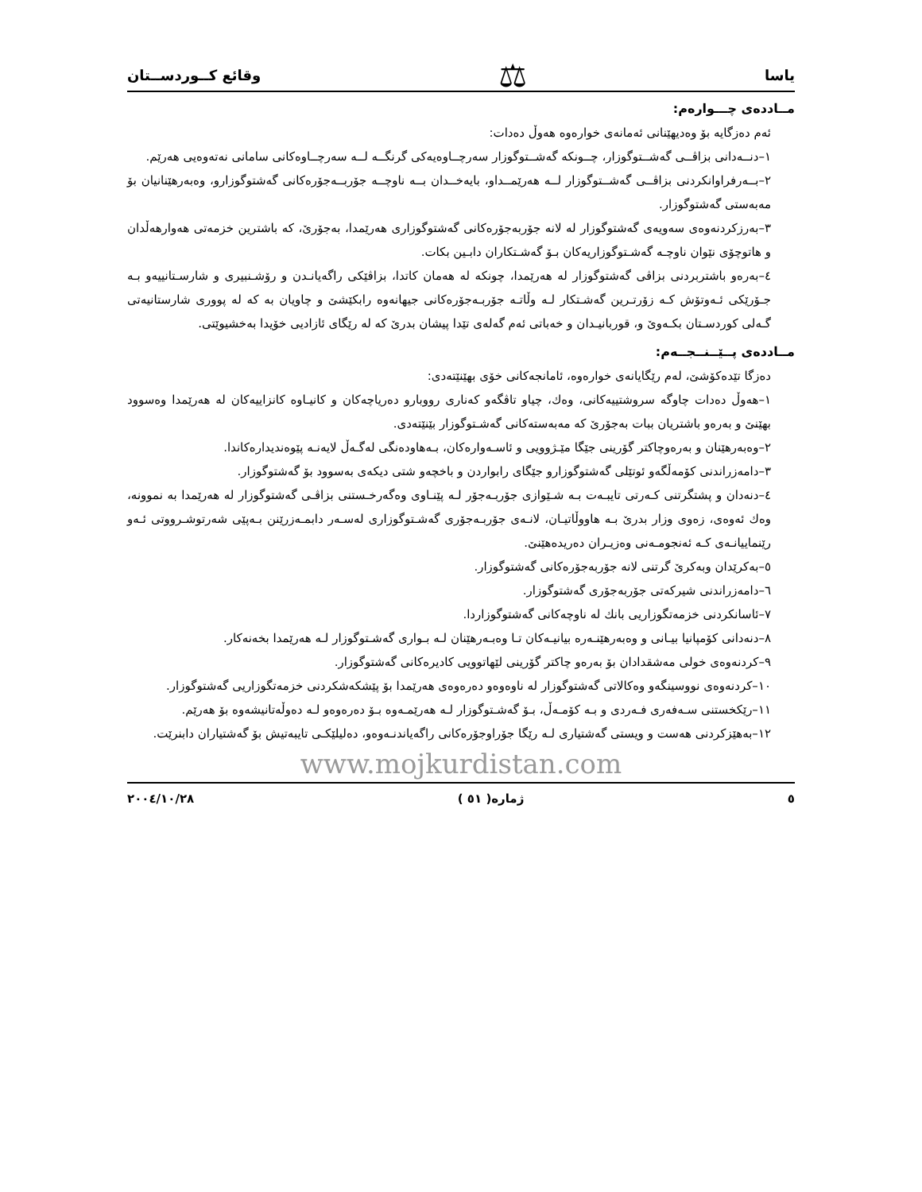یاسا ⚖ وقائع كــوردســتان
مــاددەی چـــوارەم:
ئەم دەزگایە بۆ وەدیهێنانی ئەمانەی خوارەوە هەوڵ دەدات:
١–دنــەدانی بزاڤــی گەشــتوگوزار، چــونكە گەشــتوگوزار سەرچــاوەیەكی گرنگــە لــە سەرچــاوەكانی سامانی نەتەوەیی هەرێم.
٢–بــەرفراوانكردنی بزاڤــی گەشــتوگوزار لــە هەرێمــداو، بایەخــدان بــە ناوچــە جۆربــەجۆرەكانی گەشتوگوزارو، وەبەرهێنانیان بۆ مەبەستی گەشتوگوزار.
٣–بەرزكردنەوەی سەویەی گەشتوگوزار لە لانە جۆربەجۆرەكانی گەشتوگوزاری هەرێمدا، بەجۆرێ، كە باشترین خزمەتی هەوارهەڵدان و هاتوچۆی نێوان ناوچـە گەشـتوگوزاریەكان بـۆ گەشـتكاران دابـین بكات.
٤–بەرەو باشتربردنی بزاڤی گەشتوگوزار لە هەرێمدا، چونكە لە هەمان كاتدا، بزاڤێكی راگەیانـدن و رۆشـنبیری و شارسـتانییەو بـە جـۆرێكی ئـەوتۆش كـە زۆرتـرین گەشـتكار لـە وڵاتـە جۆربـەجۆرەكانی جیهانەوە رابكێشێ و چاویان بە كە لە پووری شارستانیەتی گـەلی كوردسـتان بكـەوێ و، قوربانیـدان و خەباتی ئەم گەلەی تێدا پیشان بدرێ كە لە رێگای ئازادیی خۆیدا بەخشیوێتی.
مــاددەی پــێــنــجــەم:
دەزگا تێدەكۆشێ، لەم رێگایانەی خوارەوە، ئامانجەكانی خۆی بهێنێتەدی:
١–هەوڵ دەدات چاوگە سروشتییەكانی، وەك، چیاو تاڤگەو كەناری رووبارو دەریاچەكان و كانیـاوە كانزاییەكان لە هەرێمدا وەسوود بهێنێ و بەرەو باشتریان ببات بەجۆرێ كە مەبەستەكانی گەشـتوگوزار بێنێتەدی.
٢–وەبەرهێنان و بەرەوچاكتر گۆرینی جێگا مێـژوویی و ئاسـەوارەكان، بـەهاودەنگی لەگـەڵ لایەنـە پێوەندیدارەكاندا.
٣–دامەزراندنی كۆمەڵگەو ئوتێلی گەشتوگوزارو جێگای رابواردن و باخچەو شتی دیكەی بەسوود بۆ گەشتوگوزار.
٤–دنەدان و پشتگرتنی كـەرتی تایبـەت بـە شـێوازی جۆربـەجۆر لـە پێنـاوی وەگەرخـستنی بزاڤـی گەشتوگوزار لە هەرێمدا بە نموونە، وەك ئەوەی، زەوی وزار بدرێ بـە هاووڵاتیـان، لانـەی جۆربـەجۆری گەشـتوگوزاری لەسـەر دابمـەزرێنن بـەپێی شەرتوشـرووتی ئـەو رێنماییانـەی كـە ئەنجومـەنی وەزیـران دەریدەهێنێ.
٥–بەكرێدان وبەكرێ گرتنی لانە جۆربەجۆرەكانی گەشتوگوزار.
٦–دامەزراندنی شیركەتی جۆربەجۆری گەشتوگوزار.
٧–ئاسانكردنی خزمەتگوزاریی بانك لە ناوچەكانی گەشتوگوزاردا.
٨–دنەدانی كۆمپانیا بیـانی و وەبەرهێنـەرە بیانیـەكان تـا وەبـەرهێنان لـە بـواری گەشـتوگوزار لـە هەرێمدا بخەنەكار.
٩–كردنەوەی خولی مەشقدادان بۆ بەرەو چاكتر گۆرینی لێهاتوویی كادیرەكانی گەشتوگوزار.
١٠–كردنەوەی نووسینگەو وەكالاتی گەشتوگوزار لە ناوەوەو دەرەوەی هەرێمدا بۆ پێشكەشكردنی خزمەتگوزاریی گەشتوگوزار.
١١–رێكخستنی سـەفەری فـەردی و بـە كۆمـەڵ، بـۆ گەشـتوگوزار لـە هەرێمـەوە بـۆ دەرەوەو لـە دەوڵەتانیشەوە بۆ هەرێم.
١٢–بەهێزكردنی هەست و ویستی گەشتیاری لـە رێگا جۆراوجۆرەكانی راگەیاندنـەوەو، دەلیلێكـی تایبەتیش بۆ گەشتیاران دابنرێت.
www.mojkurdistan.com
٥ ژمارە( ٥١ ) ٢٠٠٤/١٠/٢٨